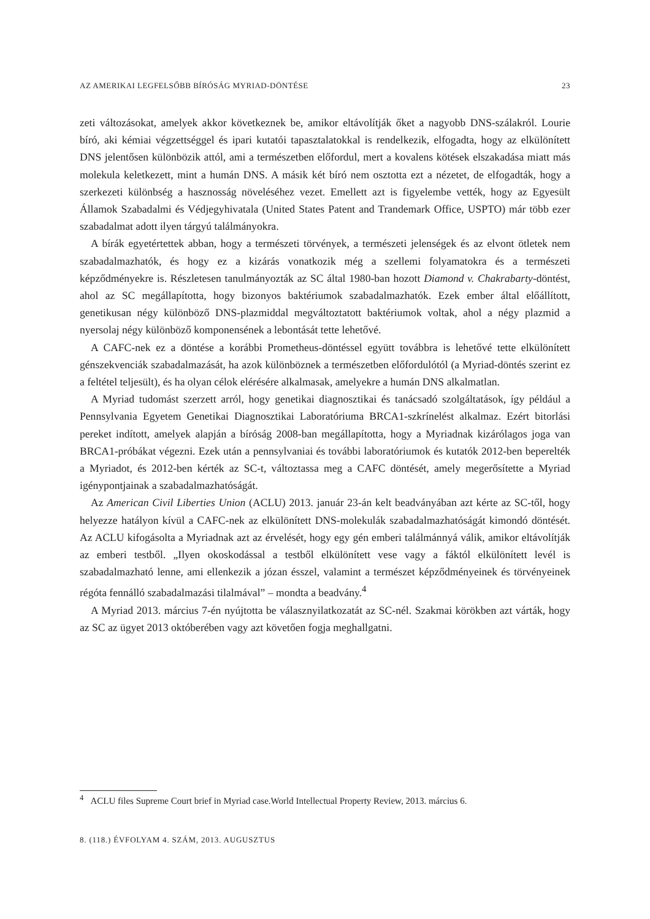AZ AMERIKAI LEGFELSŐBB BÍRÓSÁG MYRIAD-DÖNTÉSE 23
zeti változásokat, amelyek akkor következnek be, amikor eltávolítják őket a nagyobb DNS-szálakról. Lourie bíró, aki kémiai végzettséggel és ipari kutatói tapasztalatokkal is rendelkezik, elfogadta, hogy az elkülönített DNS jelentősen különbözik attól, ami a természetben előfordul, mert a kovalens kötések elszakadása miatt más molekula keletkezett, mint a humán DNS. A másik két bíró nem osztotta ezt a nézetet, de elfogadták, hogy a szerkezeti különbség a hasznosság növeléséhez vezet. Emellett azt is figyelembe vették, hogy az Egyesült Államok Szabadalmi és Védjegyhivatala (United States Patent and Trandemark Office, USPTO) már több ezer szabadalmat adott ilyen tárgyú találmányokra.
A bírák egyetértettek abban, hogy a természeti törvények, a természeti jelenségek és az elvont ötletek nem szabadalmazhatók, és hogy ez a kizárás vonatkozik még a szellemi folyamatokra és a természeti képződményekre is. Részletesen tanulmányozták az SC által 1980-ban hozott Diamond v. Chakrabarty-döntést, ahol az SC megállapította, hogy bizonyos baktériumok szabadalmazhatók. Ezek ember által előállított, genetikusan négy különböző DNS-plazmiddal megváltoztatott baktériumok voltak, ahol a négy plazmid a nyersolaj négy különböző komponensének a lebontását tette lehetővé.
A CAFC-nek ez a döntése a korábbi Prometheus-döntéssel együtt továbbra is lehetővé tette elkülönített génszekvenciák szabadalmazását, ha azok különböznek a természetben előfordulótól (a Myriad-döntés szerint ez a feltétel teljesült), és ha olyan célok elérésére alkalmasak, amelyekre a humán DNS alkalmatlan.
A Myriad tudomást szerzett arról, hogy genetikai diagnosztikai és tanácsadó szolgáltatások, így például a Pennsylvania Egyetem Genetikai Diagnosztikai Laboratóriuma BRCA1-szkrínelést alkalmaz. Ezért bitorlási pereket indított, amelyek alapján a bíróság 2008-ban megállapította, hogy a Myriadnak kizárólagos joga van BRCA1-próbákat végezni. Ezek után a pennsylvaniai és további laboratóriumok és kutatók 2012-ben beperelték a Myriadot, és 2012-ben kérték az SC-t, változtassa meg a CAFC döntését, amely megerősítette a Myriad igénypontjainak a szabadalmazhatóságát.
Az American Civil Liberties Union (ACLU) 2013. január 23-án kelt beadványában azt kérte az SC-től, hogy helyezze hatályon kívül a CAFC-nek az elkülönített DNS-molekulák szabadalmazhatóságát kimondó döntését. Az ACLU kifogásolta a Myriadnak azt az érvelését, hogy egy gén emberi találmánnyá válik, amikor eltávolítják az emberi testből. „Ilyen okoskodással a testből elkülönített vese vagy a fáktól elkülönített levél is szabadalmazható lenne, ami ellenkezik a józan ésszel, valamint a természet képződményeinek és törvényeinek régóta fennálló szabadalmazási tilalmával” – mondta a beadvány.<sup>4</sup>
A Myriad 2013. március 7-én nyújtotta be válasznyilatkozatát az SC-nél. Szakmai körökben azt várták, hogy az SC az ügyet 2013 októberében vagy azt követően fogja meghallgatni.
<sup>4</sup> ACLU files Supreme Court brief in Myriad case.World Intellectual Property Review, 2013. március 6.
8. (118.) ÉVFOLYAM 4. SZÁM, 2013. AUGUSZTUS